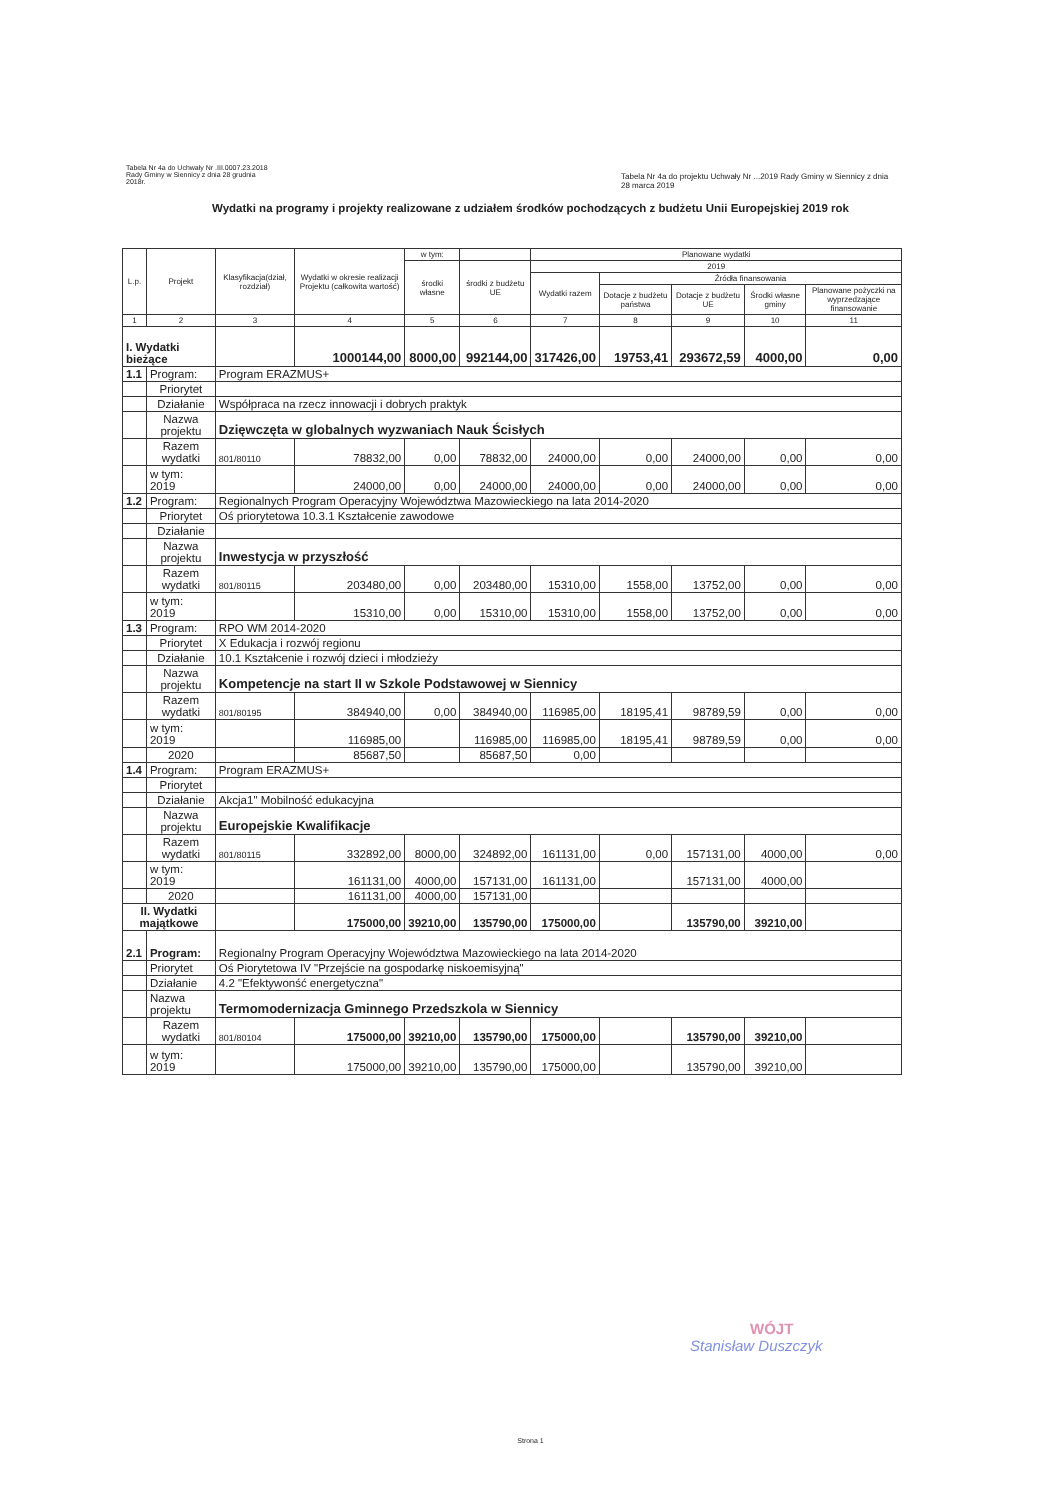Tabela Nr 4a do Uchwały Nr .III.0007.23.2018
Rady Gminy w Siennicy z dnia 28 grudnia
2018r.
Tabela Nr 4a do projektu Uchwały Nr ...2019 Rady Gminy w Siennicy z dnia 28 marca 2019
Wydatki na programy i projekty realizowane z udziałem środków pochodzących z budżetu Unii Europejskiej 2019 rok
| L.p. | Projekt | Klasyfikacja(dział, rozdział) | Wydatki w okresie realizacji Projektu (całkowita wartość) | w tym: | | Planowane wydatki | | | | |
| --- | --- | --- | --- | --- | --- | --- | --- | --- | --- | --- |
| | | | | środki własne | środki z budżetu UE | 2019 | | | | |
| | | | | | | Wydatki razem | Źródła finansowania | | | |
| | | | | | | | Dotacje z budżetu państwa | Dotacje z budżetu UE | Środki własne gminy | Planowane pożyczki na wyprzedzające finansowanie |
| 1 | 2 | 3 | 4 | 5 | 6 | 7 | 8 | 9 | 10 | 11 |
| I. Wydatki bieżące | | | 1000144,00 | 8000,00 | 992144,00 | 317426,00 | 19753,41 | 293672,59 | 4000,00 | 0,00 |
| 1.1 | Program: | Program ERAZMUS+ | | | | | | | | |
| | Priorytet | | | | | | | | | |
| | Działanie | Współpraca na rzecz innowacji i dobrych praktyk | | | | | | | | |
| | Nazwa projektu | Dzięwczęta w globalnych wyzwaniach Nauk Ścisłych | | | | | | | | |
| | Razem wydatki | 801/80110 | 78832,00 | 0,00 | 78832,00 | 24000,00 | 0,00 | 24000,00 | 0,00 | 0,00 |
| | w tym: 2019 | | 24000,00 | 0,00 | 24000,00 | 24000,00 | 0,00 | 24000,00 | 0,00 | 0,00 |
| 1.2 | Program: | Regionalnych Program Operacyjny Województwa Mazowieckiego na lata 2014-2020 | | | | | | | | |
| | Priorytet | Oś priorytetowa 10.3.1 Kształcenie zawodowe | | | | | | | | |
| | Działanie | | | | | | | | | |
| | Nazwa projektu | Inwestycja w przyszłość | | | | | | | | |
| | Razem wydatki | 801/80115 | 203480,00 | 0,00 | 203480,00 | 15310,00 | 1558,00 | 13752,00 | 0,00 | 0,00 |
| | w tym: 2019 | | 15310,00 | 0,00 | 15310,00 | 15310,00 | 1558,00 | 13752,00 | 0,00 | 0,00 |
| 1.3 | Program: | RPO WM 2014-2020 | | | | | | | | |
| | Priorytet | X Edukacja i rozwój regionu | | | | | | | | |
| | Działanie | 10.1 Kształcenie i rozwój dzieci i młodzieży | | | | | | | | |
| | Nazwa projektu | Kompetencje na start II w Szkole Podstawowej w Siennicy | | | | | | | | |
| | Razem wydatki | 801/80195 | 384940,00 | 0,00 | 384940,00 | 116985,00 | 18195,41 | 98789,59 | 0,00 | 0,00 |
| | w tym: 2019 | | 116985,00 | | 116985,00 | 116985,00 | 18195,41 | 98789,59 | 0,00 | 0,00 |
| | 2020 | | 85687,50 | | 85687,50 | 0,00 | | | | |
| 1.4 | Program: | Program ERAZMUS+ | | | | | | | | |
| | Priorytet | | | | | | | | | |
| | Działanie | Akcja1" Mobilność edukacyjna | | | | | | | | |
| | Nazwa projektu | Europejskie Kwalifikacje | | | | | | | | |
| | Razem wydatki | 801/80115 | 332892,00 | 8000,00 | 324892,00 | 161131,00 | 0,00 | 157131,00 | 4000,00 | 0,00 |
| | w tym: 2019 | | 161131,00 | 4000,00 | 157131,00 | 161131,00 | | 157131,00 | 4000,00 | |
| | 2020 | | 161131,00 | 4000,00 | 157131,00 | | | | | |
| II. Wydatki majątkowe | | | 175000,00 | 39210,00 | 135790,00 | 175000,00 | | 135790,00 | 39210,00 | |
| 2.1 | Program: | Regionalny Program Operacyjny Województwa Mazowieckiego na lata 2014-2020 | | | | | | | | |
| | Priorytet | Oś Piorytetowa IV "Przejście na gospodarkę niskoemisyjną" | | | | | | | | |
| | Działanie | 4.2 "Efektywonść energetyczna" | | | | | | | | |
| | Nazwa projektu | Termomodernizacja Gminnego Przedszkola w Siennicy | | | | | | | | |
| | Razem wydatki | 801/80104 | 175000,00 | 39210,00 | 135790,00 | 175000,00 | | 135790,00 | 39210,00 | |
| | w tym: 2019 | | 175000,00 | 39210,00 | 135790,00 | 175000,00 | | 135790,00 | 39210,00 | |
WÓJT
Stanisław Duszczyk
Strona 1